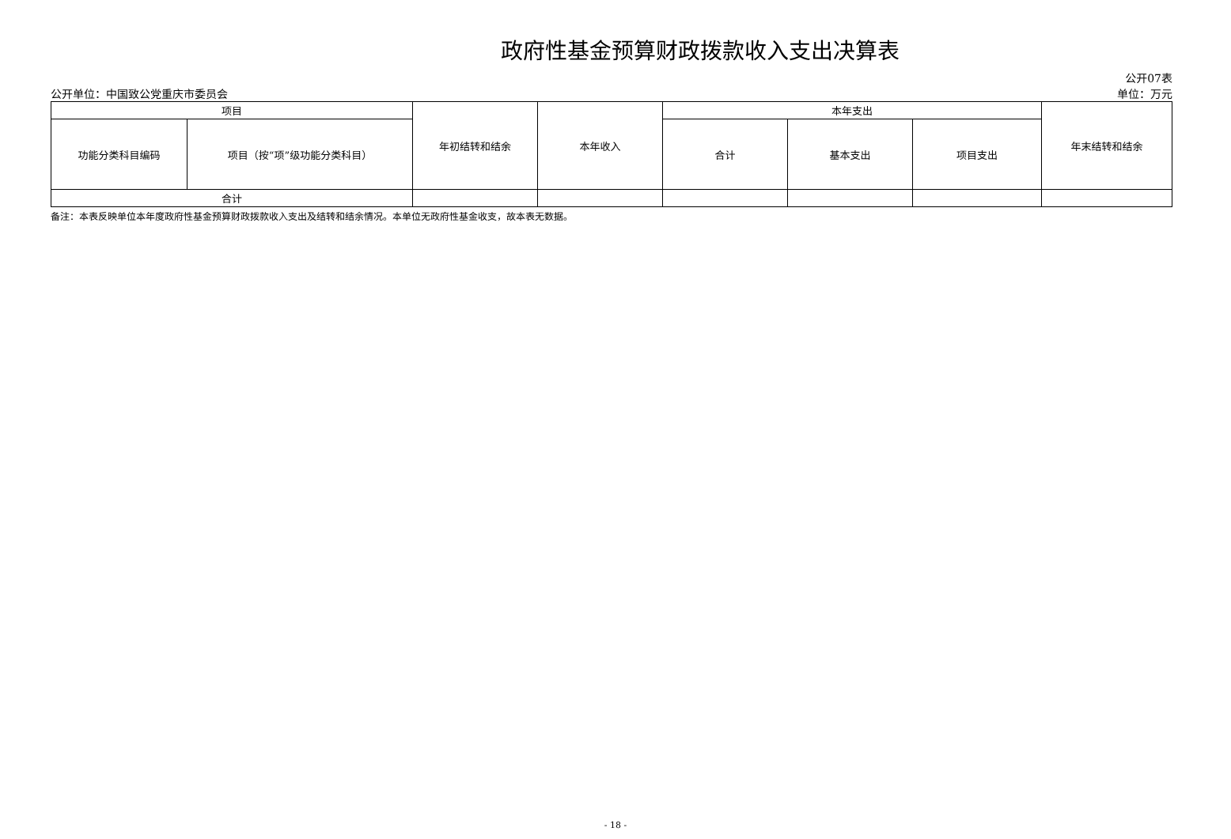政府性基金预算财政拨款收入支出决算表
公开07表
公开单位：中国致公党重庆市委员会 单位：万元
| 项目 | | 年初结转和结余 | 本年收入 | 本年支出 | | | 年末结转和结余 |
| --- | --- | --- | --- | --- | --- | --- | --- |
| 功能分类科目编码 | 项目（按“项”级功能分类科目） | | | 合计 | 基本支出 | 项目支出 | |
| 合计 | | | | | | | |
备注：本表反映单位本年度政府性基金预算财政拨款收入支出及结转和结余情况。本单位无政府性基金收支，故本表无数据。
- 18 -